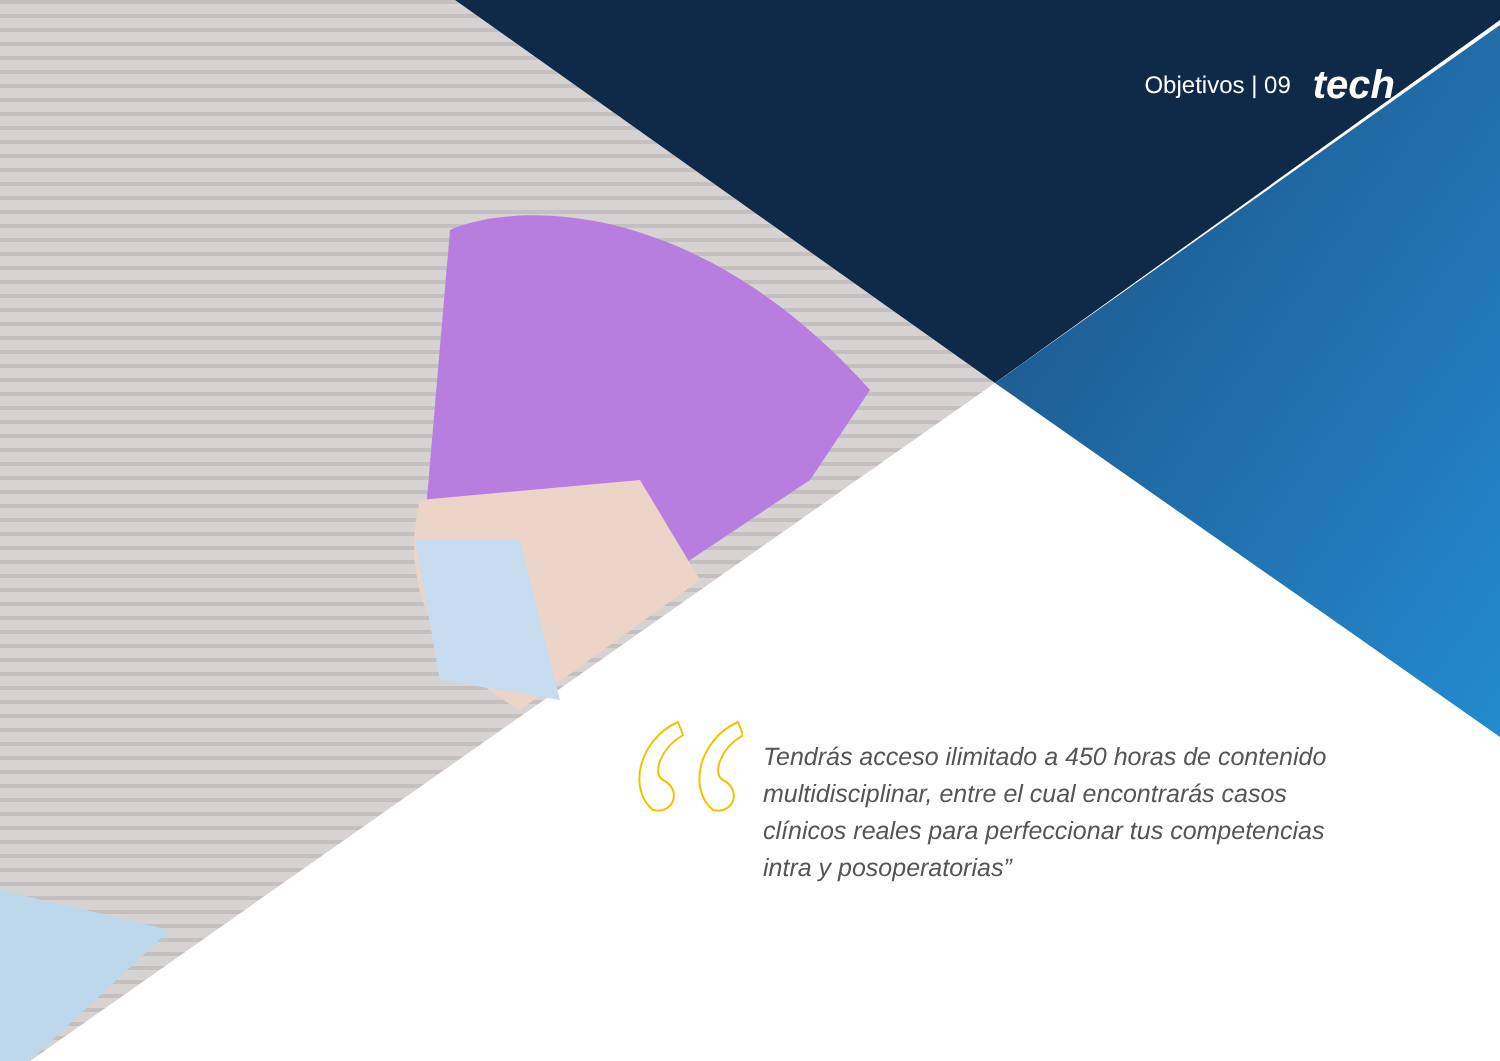Objetivos | 09 tech
Tendrás acceso ilimitado a 450 horas de contenido multidisciplinar, entre el cual encontrarás casos clínicos reales para perfeccionar tus competencias intra y posoperatorias”